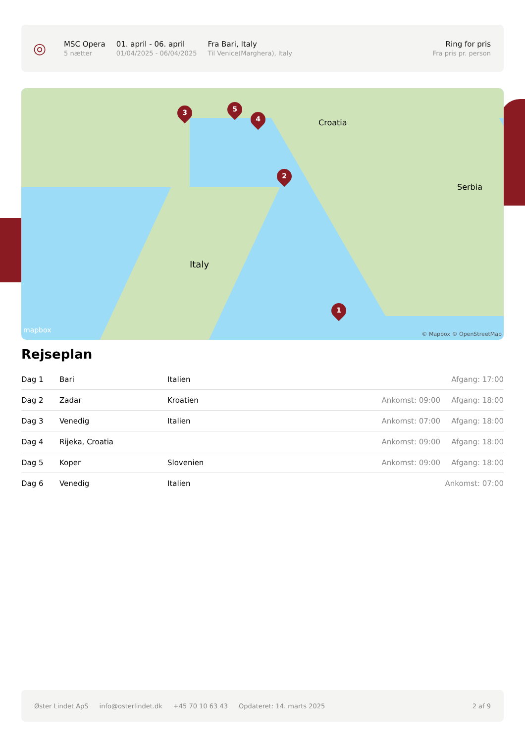◎
MSC Opera
5 nætter
01. april - 06. april
01/04/2025 - 06/04/2025
Fra Bari, Italy
Til Venice(Marghera), Italy
Ring for pris
Fra pris pr. person
3 5
4
2
1
Italy
Croatia
Serbia
mapbox © Mapbox © OpenStreetMap
Rejseplan
| Dag 1 | Bari | Italien | | Afgang: 17:00 |
| Dag 2 | Zadar | Kroatien | Ankomst: 09:00 | Afgang: 18:00 |
| Dag 3 | Venedig | Italien | Ankomst: 07:00 | Afgang: 18:00 |
| Dag 4 | Rijeka, Croatia | | Ankomst: 09:00 | Afgang: 18:00 |
| Dag 5 | Koper | Slovenien | Ankomst: 09:00 | Afgang: 18:00 |
| Dag 6 | Venedig | Italien | | Ankomst: 07:00 |
Øster Lindet ApS info@osterlindet.dk +45 70 10 63 43 Opdateret: 14. marts 2025 2 af 9